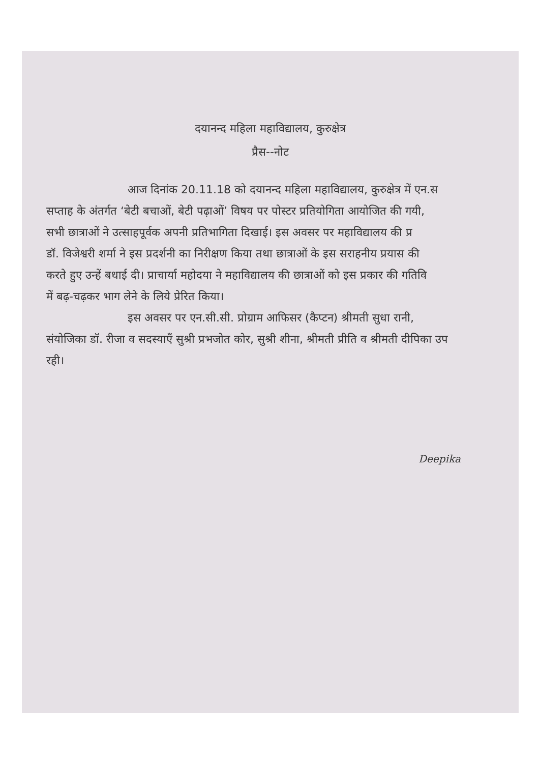दयानन्द महिला महाविद्यालय, कुरुक्षेत्र
प्रैस--नोट
आज दिनांक 20.11.18 को दयानन्द महिला महाविद्यालय, कुरुक्षेत्र में एन.स
सप्ताह के अंतर्गत ‘बेटी बचाओं, बेटी पढ़ाओं’ विषय पर पोस्टर प्रतियोगिता आयोजित की गयी,
सभी छात्राओं ने उत्साहपूर्वक अपनी प्रतिभागिता दिखाई। इस अवसर पर महाविद्यालय की प्र
डॉ. विजेश्वरी शर्मा ने इस प्रदर्शनी का निरीक्षण किया तथा छात्राओं के इस सराहनीय प्रयास की
करते हुए उन्हें बधाई दी। प्राचार्या महोदया ने महाविद्यालय की छात्राओं को इस प्रकार की गतिवि
में बढ़-चढ़कर भाग लेने के लिये प्रेरित किया।
इस अवसर पर एन.सी.सी. प्रोग्राम आफिसर (कैप्टन) श्रीमती सुधा रानी,
संयोजिका डॉ. रीजा व सदस्याएँ सुश्री प्रभजोत कोर, सुश्री शीना, श्रीमती प्रीति व श्रीमती दीपिका उप
रही।
Deepika